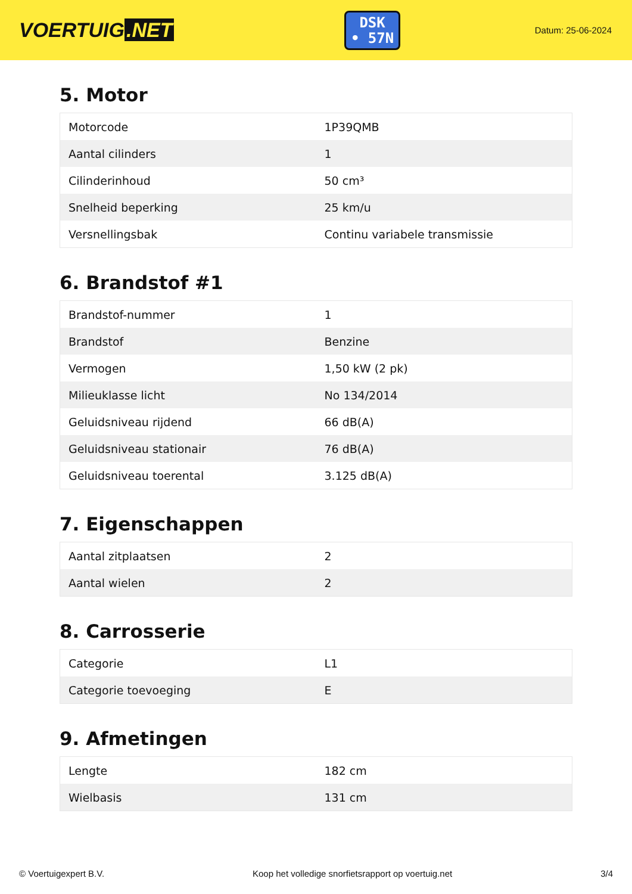VOERTUIG.NET
DSK
• 57N
Datum: 25-06-2024
5. Motor
| Motorcode | 1P39QMB |
| Aantal cilinders | 1 |
| Cilinderinhoud | 50 cm³ |
| Snelheid beperking | 25 km/u |
| Versnellingsbak | Continu variabele transmissie |
6. Brandstof #1
| Brandstof-nummer | 1 |
| Brandstof | Benzine |
| Vermogen | 1,50 kW (2 pk) |
| Milieuklasse licht | No 134/2014 |
| Geluidsniveau rijdend | 66 dB(A) |
| Geluidsniveau stationair | 76 dB(A) |
| Geluidsniveau toerental | 3.125 dB(A) |
7. Eigenschappen
| Aantal zitplaatsen | 2 |
| Aantal wielen | 2 |
8. Carrosserie
| Categorie | L1 |
| Categorie toevoeging | E |
9. Afmetingen
| Lengte | 182 cm |
| Wielbasis | 131 cm |
© Voertuigexpert B.V. Koop het volledige snorfietsrapport op voertuig.net 3/4